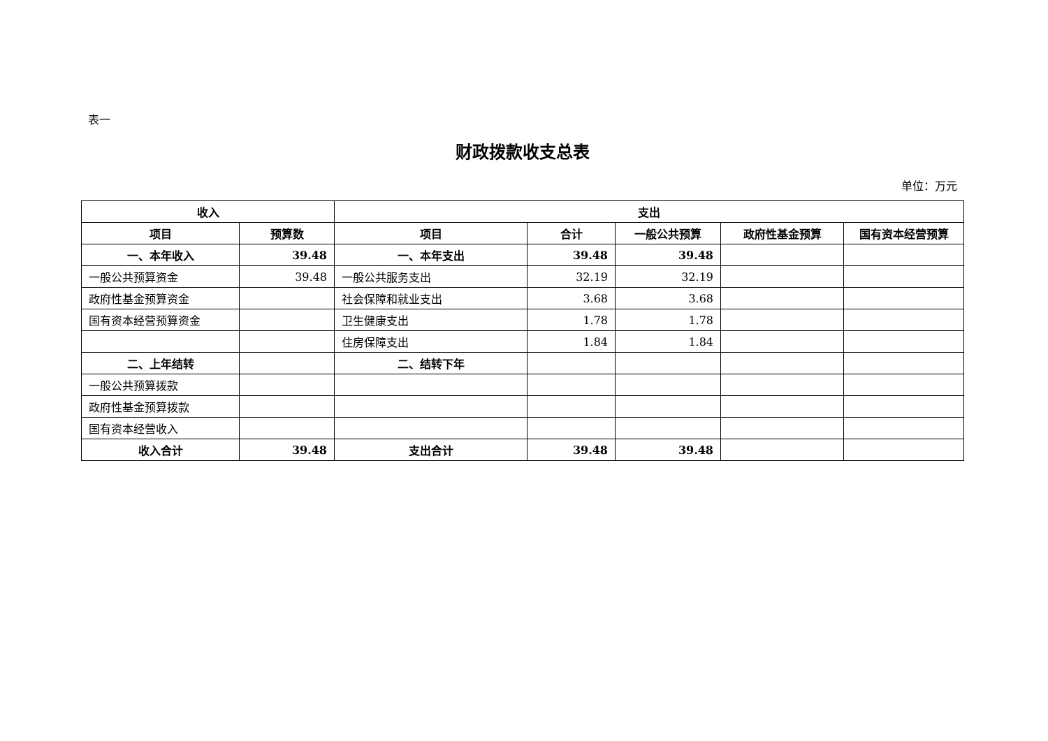表一
财政拨款收支总表
单位：万元
| 收入 | | 支出 | | | | |
| --- | --- | --- | --- | --- | --- | --- |
| 项目 | 预算数 | 项目 | 合计 | 一般公共预算 | 政府性基金预算 | 国有资本经营预算 |
| 一、本年收入 | 39.48 | 一、本年支出 | 39.48 | 39.48 | | |
| 一般公共预算资金 | 39.48 | 一般公共服务支出 | 32.19 | 32.19 | | |
| 政府性基金预算资金 | | 社会保障和就业支出 | 3.68 | 3.68 | | |
| 国有资本经营预算资金 | | 卫生健康支出 | 1.78 | 1.78 | | |
| | | 住房保障支出 | 1.84 | 1.84 | | |
| 二、上年结转 | | 二、结转下年 | | | | |
| 一般公共预算拨款 | | | | | | |
| 政府性基金预算拨款 | | | | | | |
| 国有资本经营收入 | | | | | | |
| 收入合计 | 39.48 | 支出合计 | 39.48 | 39.48 | | |